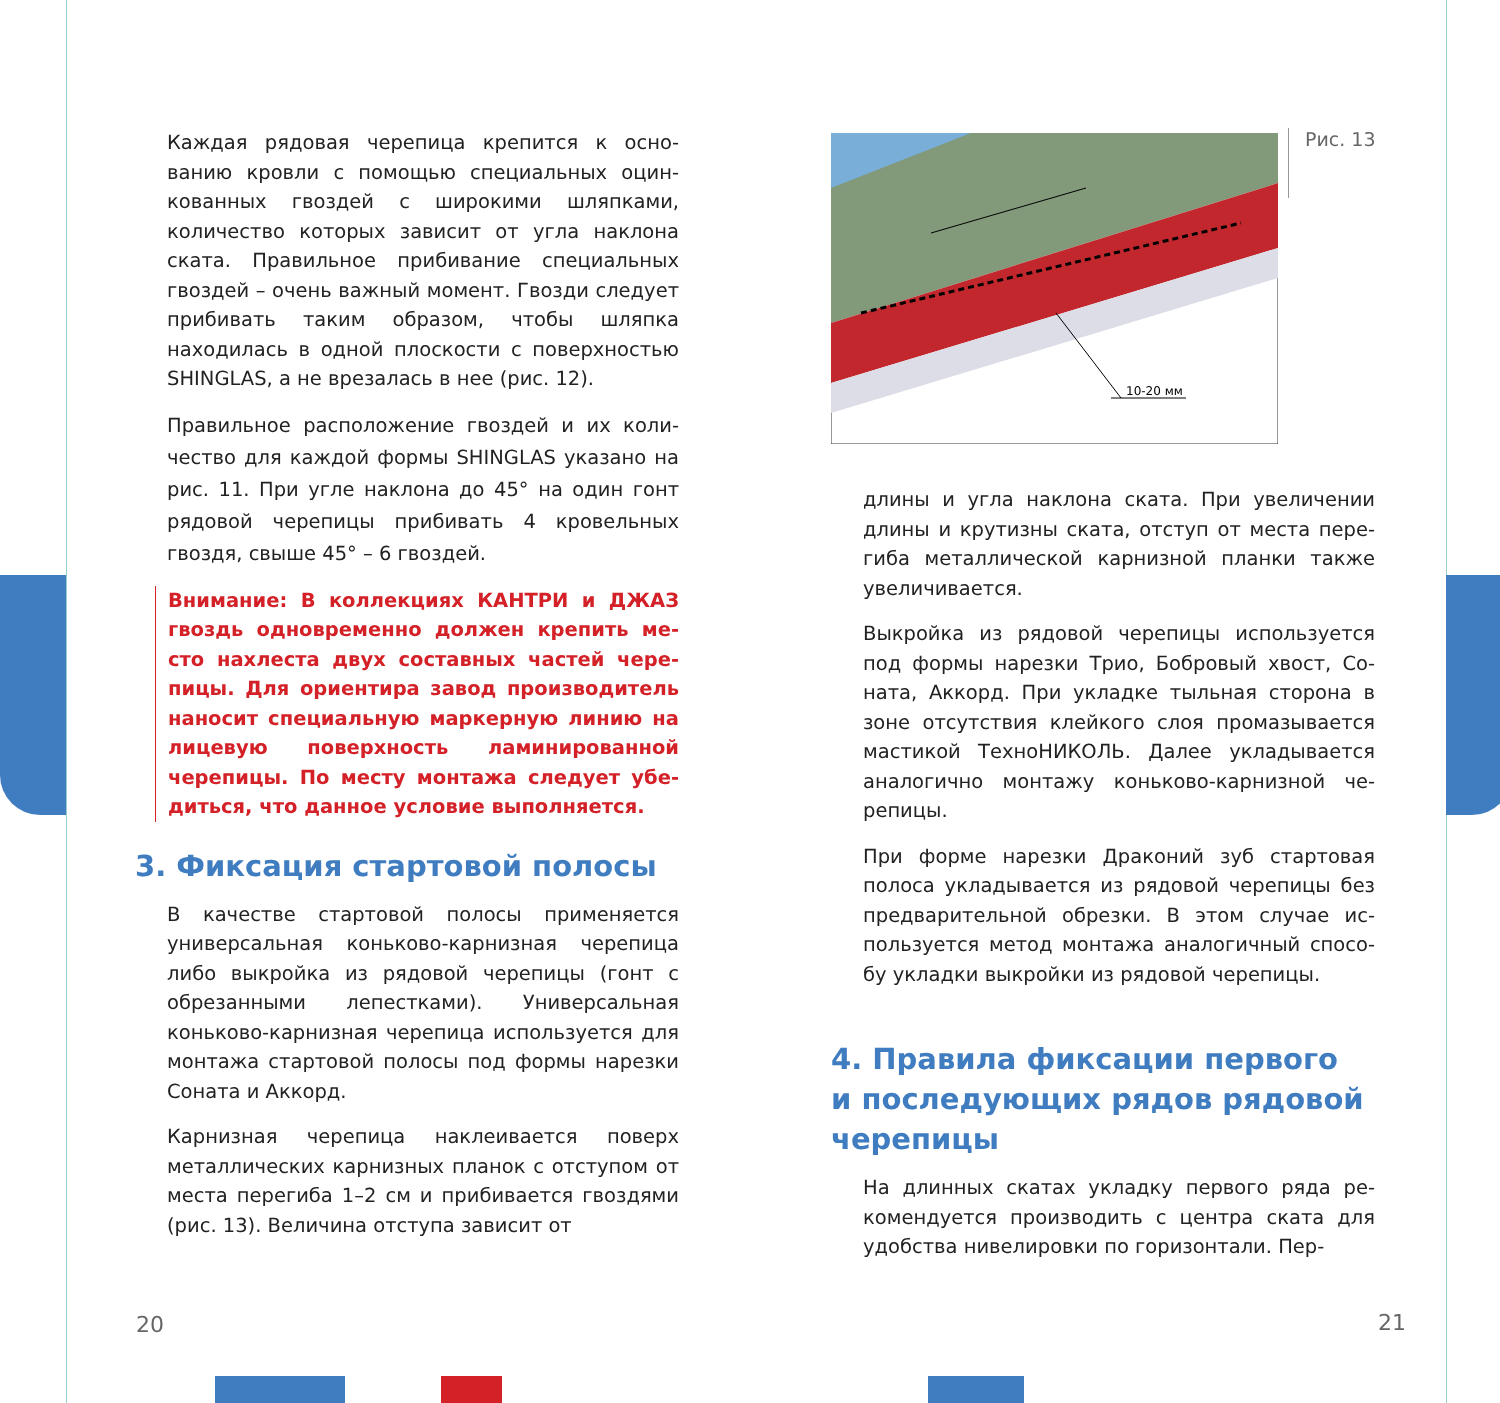Каждая рядовая черепица крепится к осно­ванию кровли с помощью специальных оцин­кованных гвоздей с широкими шляпками, количество которых зависит от угла наклона ската. Правильное прибивание специальных гвоздей – очень важный момент. Гвозди сле­дует прибивать таким образом, чтобы шляпка находилась в одной плоскости с поверхностью SHINGLAS, а не врезалась в нее (рис. 12).
Правильное расположение гвоздей и их коли­чество для каждой формы SHINGLAS указано на рис. 11. При угле наклона до 45° на один гонт рядовой черепицы прибивать 4 кровель­ных гвоздя, свыше 45° – 6 гвоздей.
Внимание: В коллекциях КАНТРИ и ДЖАЗ гвоздь одновременно должен крепить ме­сто нахлеста двух составных частей чере­пицы. Для ориентира завод производитель наносит специальную маркерную линию на лицевую поверхность ламинированной черепицы. По месту монтажа следует убе­диться, что данное условие выполняется.
3. Фиксация стартовой полосы
В качестве стартовой полосы применяется универсальная коньково-карнизная черепи­ца либо выкройка из рядовой черепицы (гонт с обрезанными лепестками). Универсальная коньково-карнизная черепица используется для монтажа стартовой полосы под формы на­резки Соната и Аккорд.
Карнизная черепица наклеивается поверх металлических карнизных планок с отступом от места перегиба 1–2 см и прибивается гвоз­дями (рис. 13). Величина отступа зависит от
20
10-20 мм
Рис. 13
длины и угла наклона ската. При увеличении длины и крутизны ската, отступ от места пере­гиба металлической карнизной планки также увеличивается.
Выкройка из рядовой черепицы используется под формы нарезки Трио, Бобровый хвост, Со­ната, Аккорд. При укладке тыльная сторона в зоне отсутствия клейкого слоя промазывается мастикой ТехноНИКОЛЬ. Далее укладывается аналогично монтажу коньково-карнизной че­репицы.
При форме нарезки Драконий зуб стартовая полоса укладывается из рядовой черепицы без предварительной обрезки. В этом случае ис­пользуется метод монтажа аналогичный спосо­бу укладки выкройки из рядовой черепицы.
4. Правила фиксации первого
и последующих рядов рядовой
черепицы
На длинных скатах укладку первого ряда ре­комендуется производить с центра ската для удобства нивелировки по горизонтали. Пер-
21